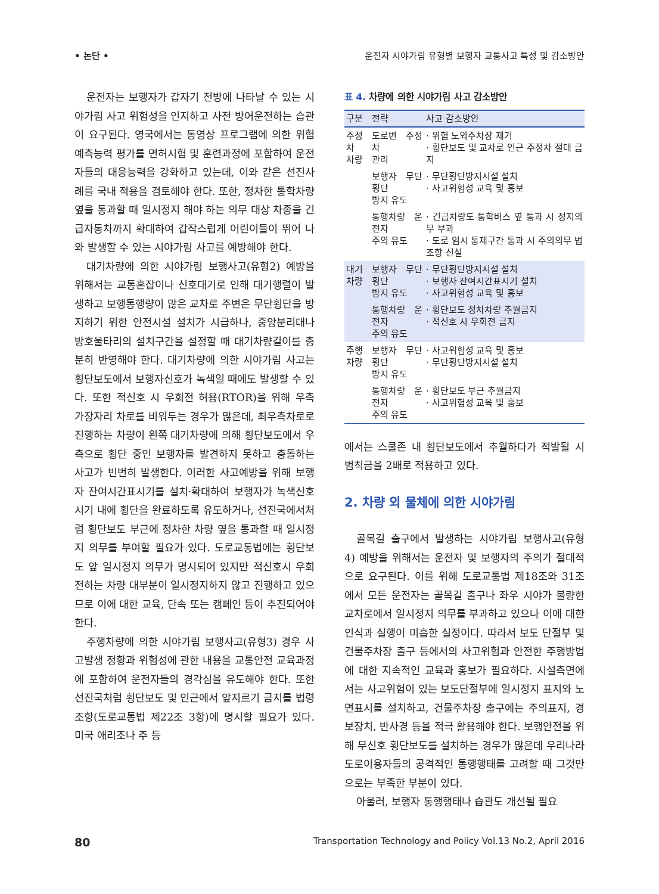• 논단 • 운전자 시야가림 유형별 보행자 교통사고 특성 및 감소방안
운전자는 보행자가 갑자기 전방에 나타날 수 있는 시야가림 사고 위험성을 인지하고 사전 방어운전하는 습관이 요구된다. 영국에서는 동영상 프로그램에 의한 위험예측능력 평가를 면허시험 및 훈련과정에 포함하여 운전자들의 대응능력을 강화하고 있는데, 이와 같은 선진사례를 국내 적용을 검토해야 한다. 또한, 정차한 통학차량 옆을 통과할 때 일시정지 해야 하는 의무 대상 차종을 긴급자동차까지 확대하여 갑작스럽게 어린이들이 뛰어 나와 발생할 수 있는 시야가림 사고를 예방해야 한다.
대기차량에 의한 시야가림 보행사고(유형2) 예방을 위해서는 교통혼잡이나 신호대기로 인해 대기행렬이 발생하고 보행통행량이 많은 교차로 주변은 무단횡단을 방지하기 위한 안전시설 설치가 시급하나, 중앙분리대나 방호울타리의 설치구간을 설정할 때 대기차량길이를 충분히 반영해야 한다. 대기차량에 의한 시야가림 사고는 횡단보도에서 보행자신호가 녹색일 때에도 발생할 수 있다. 또한 적신호 시 우회전 허용(RTOR)을 위해 우측 가장자리 차로를 비워두는 경우가 많은데, 최우측차로로 진행하는 차량이 왼쪽 대기차량에 의해 횡단보도에서 우측으로 횡단 중인 보행자를 발견하지 못하고 충돌하는 사고가 빈번히 발생한다. 이러한 사고예방을 위해 보행자 잔여시간표시기를 설치·확대하여 보행자가 녹색신호 시기 내에 횡단을 완료하도록 유도하거나, 선진국에서처럼 횡단보도 부근에 정차한 차량 옆을 통과할 때 일시정지 의무를 부여할 필요가 있다. 도로교통법에는 횡단보도 앞 일시정지 의무가 명시되어 있지만 적신호시 우회전하는 차량 대부분이 일시정지하지 않고 진행하고 있으므로 이에 대한 교육, 단속 또는 캠페인 등이 추진되어야 한다.
주행차량에 의한 시야가림 보행사고(유형3) 경우 사고발생 정황과 위험성에 관한 내용을 교통안전 교육과정에 포함하여 운전자들의 경각심을 유도해야 한다. 또한 선진국처럼 횡단보도 및 인근에서 앞지르기 금지를 법령 조항(도로교통법 제22조 3항)에 명시할 필요가 있다. 미국 애리조나 주 등
표 4. 차량에 의한 시야가림 사고 감소방안
| 구분 | 전략 | 사고 감소방안 |
| --- | --- | --- |
| 주정차 차량 | 도로변 주정차 관리 | · 위험 노외주차장 제거 · 횡단보도 및 교차로 인근 주정차 절대 금지 |
| | 보행자 무단횡단 방지 유도 | · 무단횡단방지시설 설치 · 사고위험성 교육 및 홍보 |
| | 통행차량 운전자 주의 유도 | · 긴급차량도 통학버스 옆 통과 시 정지의무 부과 · 도로 임시 통제구간 통과 시 주의의무 법조항 신설 |
| 대기 차량 | 보행자 무단횡단 방지 유도 | · 무단횡단방지시설 설치 · 보행자 잔여시간표시기 설치 · 사고위험성 교육 및 홍보 |
| | 통행차량 운전자 주의 유도 | · 횡단보도 정차차량 추월금지 · 적신호 시 우회전 금지 |
| 주행 차량 | 보행자 무단횡단 방지 유도 | · 사고위험성 교육 및 홍보 · 무단횡단방지시설 설치 |
| | 통행차량 운전자 주의 유도 | · 횡단보도 부근 추월금지 · 사고위험성 교육 및 홍보 |
에서는 스쿨존 내 횡단보도에서 추월하다가 적발될 시 범칙금을 2배로 적용하고 있다.
2. 차량 외 물체에 의한 시야가림
골목길 출구에서 발생하는 시야가림 보행사고(유형4) 예방을 위해서는 운전자 및 보행자의 주의가 절대적으로 요구된다. 이를 위해 도로교통법 제18조와 31조에서 모든 운전자는 골목길 출구나 좌우 시야가 불량한 교차로에서 일시정지 의무를 부과하고 있으나 이에 대한 인식과 실행이 미흡한 실정이다. 따라서 보도 단절부 및 건물주차장 출구 등에서의 사고위험과 안전한 주행방법에 대한 지속적인 교육과 홍보가 필요하다. 시설측면에서는 사고위험이 있는 보도단절부에 일시정지 표지와 노면표시를 설치하고, 건물주차장 출구에는 주의표지, 경보장치, 반사경 등을 적극 활용해야 한다. 보행안전을 위해 무신호 횡단보도를 설치하는 경우가 많은데 우리나라 도로이용자들의 공격적인 통행행태를 고려할 때 그것만으로는 부족한 부분이 있다.
아울러, 보행자 통행행태나 습관도 개선될 필요
80 Transportation Technology and Policy Vol.13 No.2, April 2016